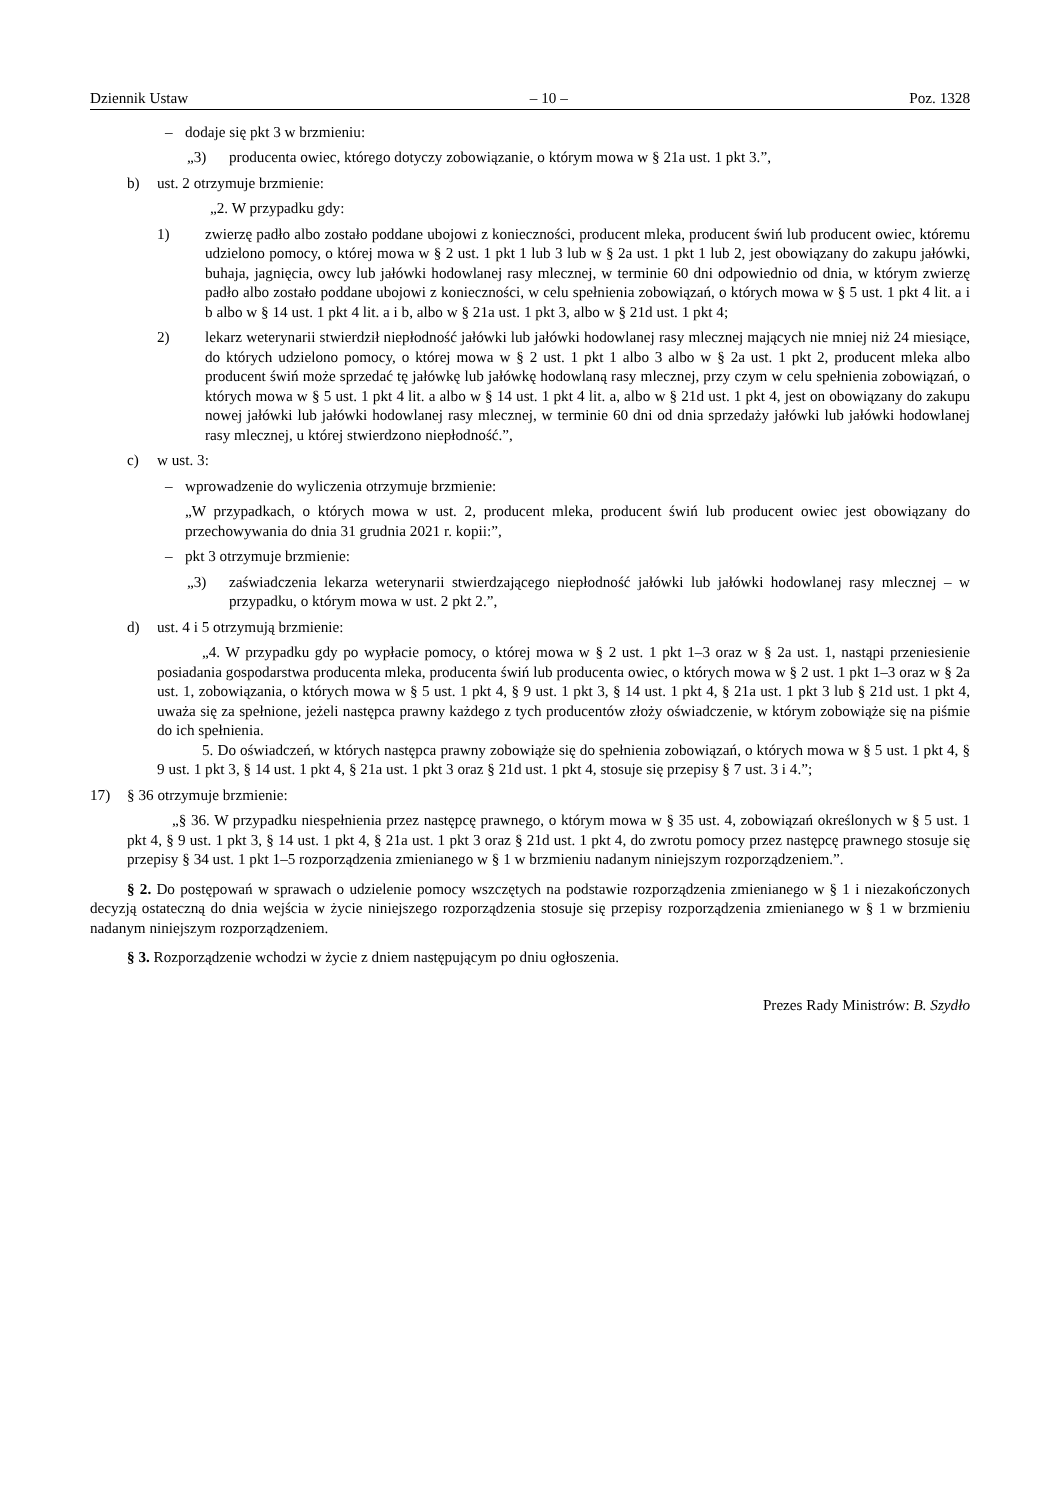Dziennik Ustaw – 10 – Poz. 1328
– dodaje się pkt 3 w brzmieniu:
„3) producenta owiec, którego dotyczy zobowiązanie, o którym mowa w § 21a ust. 1 pkt 3.”,
b) ust. 2 otrzymuje brzmienie:
„2. W przypadku gdy:
1) zwierzę padło albo zostało poddane ubojowi z konieczności, producent mleka, producent świń lub producent owiec, któremu udzielono pomocy, o której mowa w § 2 ust. 1 pkt 1 lub 3 lub w § 2a ust. 1 pkt 1 lub 2, jest obowiązany do zakupu jałówki, buhaja, jagnięcia, owcy lub jałówki hodowlanej rasy mlecznej, w terminie 60 dni odpowiednio od dnia, w którym zwierzę padło albo zostało poddane ubojowi z konieczności, w celu spełnienia zobowiązań, o których mowa w § 5 ust. 1 pkt 4 lit. a i b albo w § 14 ust. 1 pkt 4 lit. a i b, albo w § 21a ust. 1 pkt 3, albo w § 21d ust. 1 pkt 4;
2) lekarz weterynarii stwierdził niepłodność jałówki lub jałówki hodowlanej rasy mlecznej mających nie mniej niż 24 miesiące, do których udzielono pomocy, o której mowa w § 2 ust. 1 pkt 1 albo 3 albo w § 2a ust. 1 pkt 2, producent mleka albo producent świń może sprzedać tę jałówkę lub jałówkę hodowlaną rasy mlecznej, przy czym w celu spełnienia zobowiązań, o których mowa w § 5 ust. 1 pkt 4 lit. a albo w § 14 ust. 1 pkt 4 lit. a, albo w § 21d ust. 1 pkt 4, jest on obowiązany do zakupu nowej jałówki lub jałówki hodowlanej rasy mlecznej, w terminie 60 dni od dnia sprzedaży jałówki lub jałówki hodowlanej rasy mlecznej, u której stwierdzono niepłodność.”,
c) w ust. 3:
– wprowadzenie do wyliczenia otrzymuje brzmienie:
„W przypadkach, o których mowa w ust. 2, producent mleka, producent świń lub producent owiec jest obowiązany do przechowywania do dnia 31 grudnia 2021 r. kopii:”,
– pkt 3 otrzymuje brzmienie:
„3) zaświadczenia lekarza weterynarii stwierdzającego niepłodność jałówki lub jałówki hodowlanej rasy mlecznej – w przypadku, o którym mowa w ust. 2 pkt 2.”,
d) ust. 4 i 5 otrzymują brzmienie:
„4. W przypadku gdy po wypłacie pomocy, o której mowa w § 2 ust. 1 pkt 1–3 oraz w § 2a ust. 1, nastąpi przeniesienie posiadania gospodarstwa producenta mleka, producenta świń lub producenta owiec, o których mowa w § 2 ust. 1 pkt 1–3 oraz w § 2a ust. 1, zobowiązania, o których mowa w § 5 ust. 1 pkt 4, § 9 ust. 1 pkt 3, § 14 ust. 1 pkt 4, § 21a ust. 1 pkt 3 lub § 21d ust. 1 pkt 4, uważa się za spełnione, jeżeli następca prawny każdego z tych producentów złoży oświadczenie, w którym zobowiąże się na piśmie do ich spełnienia.
5. Do oświadczeń, w których następca prawny zobowiąże się do spełnienia zobowiązań, o których mowa w § 5 ust. 1 pkt 4, § 9 ust. 1 pkt 3, § 14 ust. 1 pkt 4, § 21a ust. 1 pkt 3 oraz § 21d ust. 1 pkt 4, stosuje się przepisy § 7 ust. 3 i 4.”;
17) § 36 otrzymuje brzmienie:
„§ 36. W przypadku niespełnienia przez następcę prawnego, o którym mowa w § 35 ust. 4, zobowiązań określonych w § 5 ust. 1 pkt 4, § 9 ust. 1 pkt 3, § 14 ust. 1 pkt 4, § 21a ust. 1 pkt 3 oraz § 21d ust. 1 pkt 4, do zwrotu pomocy przez następcę prawnego stosuje się przepisy § 34 ust. 1 pkt 1–5 rozporządzenia zmienianego w § 1 w brzmieniu nadanym niniejszym rozporządzeniem.”.
§ 2. Do postępowań w sprawach o udzielenie pomocy wszczętych na podstawie rozporządzenia zmienianego w § 1 i niezakończonych decyzją ostateczną do dnia wejścia w życie niniejszego rozporządzenia stosuje się przepisy rozporządzenia zmienianego w § 1 w brzmieniu nadanym niniejszym rozporządzeniem.
§ 3. Rozporządzenie wchodzi w życie z dniem następującym po dniu ogłoszenia.
Prezes Rady Ministrów: B. Szydło